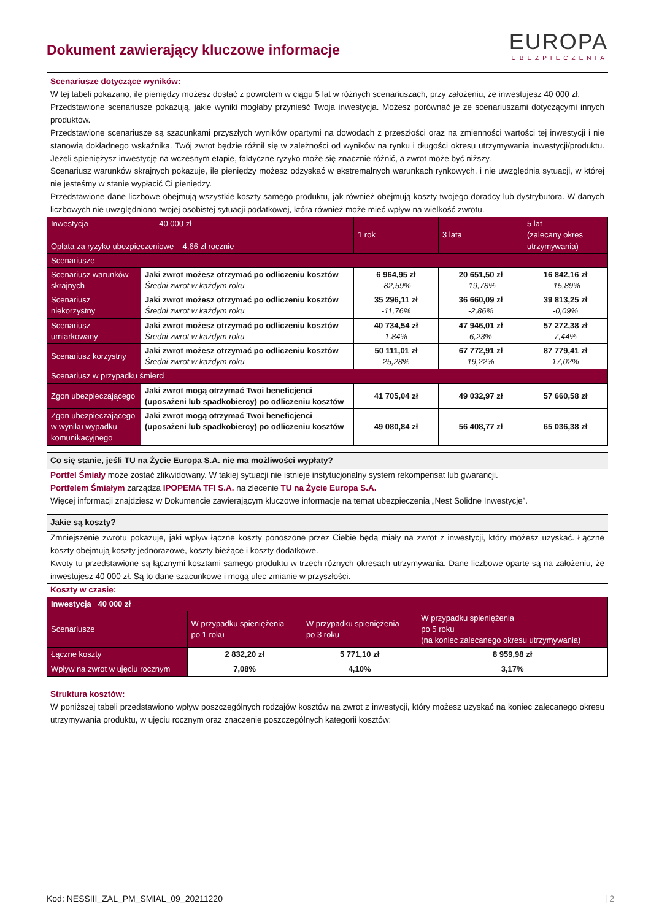Dokument zawierający kluczowe informacje
EUROPA
UBEZPIECZENIA
Scenariusze dotyczące wyników:
W tej tabeli pokazano, ile pieniędzy możesz dostać z powrotem w ciągu 5 lat w różnych scenariuszach, przy założeniu, że inwestujesz 40 000 zł.
Przedstawione scenariusze pokazują, jakie wyniki mogłaby przynieść Twoja inwestycja. Możesz porównać je ze scenariuszami dotyczącymi innych produktów.
Przedstawione scenariusze są szacunkami przyszłych wyników opartymi na dowodach z przeszłości oraz na zmienności wartości tej inwestycji i nie stanowią dokładnego wskaźnika. Twój zwrot będzie różnił się w zależności od wyników na rynku i długości okresu utrzymywania inwestycji/produktu. Jeżeli spieniężysz inwestycję na wczesnym etapie, faktyczne ryzyko może się znacznie różnić, a zwrot może być niższy.
Scenariusz warunków skrajnych pokazuje, ile pieniędzy możesz odzyskać w ekstremalnych warunkach rynkowych, i nie uwzględnia sytuacji, w której nie jesteśmy w stanie wypłacić Ci pieniędzy.
Przedstawione dane liczbowe obejmują wszystkie koszty samego produktu, jak również obejmują koszty twojego doradcy lub dystrybutora. W danych liczbowych nie uwzględniono twojej osobistej sytuacji podatkowej, która również może mieć wpływ na wielkość zwrotu.
| Inwestycja 40 000 zł Opłata za ryzyko ubezpieczeniowe 4,66 zł rocznie | | 1 rok | 3 lata | 5 lat (zalecany okres utrzymywania) |
| --- | --- | --- | --- | --- |
| Scenariusze | | | | |
| Scenariusz warunków skrajnych | Jaki zwrot możesz otrzymać po odliczeniu kosztów Średni zwrot w każdym roku | 6 964,95 zł -82,59% | 20 651,50 zł -19,78% | 16 842,16 zł -15,89% |
| Scenariusz niekorzystny | Jaki zwrot możesz otrzymać po odliczeniu kosztów Średni zwrot w każdym roku | 35 296,11 zł -11,76% | 36 660,09 zł -2,86% | 39 813,25 zł -0,09% |
| Scenariusz umiarkowany | Jaki zwrot możesz otrzymać po odliczeniu kosztów Średni zwrot w każdym roku | 40 734,54 zł 1,84% | 47 946,01 zł 6,23% | 57 272,38 zł 7,44% |
| Scenariusz korzystny | Jaki zwrot możesz otrzymać po odliczeniu kosztów Średni zwrot w każdym roku | 50 111,01 zł 25,28% | 67 772,91 zł 19,22% | 87 779,41 zł 17,02% |
| Scenariusz w przypadku śmierci | | | | |
| Zgon ubezpieczającego | Jaki zwrot mogą otrzymać Twoi beneficjenci (uposażeni lub spadkobiercy) po odliczeniu kosztów | 41 705,04 zł | 49 032,97 zł | 57 660,58 zł |
| Zgon ubezpieczającego w wyniku wypadku komunikacyjnego | Jaki zwrot mogą otrzymać Twoi beneficjenci (uposażeni lub spadkobiercy) po odliczeniu kosztów | 49 080,84 zł | 56 408,77 zł | 65 036,38 zł |
Co się stanie, jeśli TU na Życie Europa S.A. nie ma możliwości wypłaty?
Portfel Śmiały może zostać zlikwidowany. W takiej sytuacji nie istnieje instytucjonalny system rekompensat lub gwarancji.
Portfelem Śmiałym zarządza IPOPEMA TFI S.A. na zlecenie TU na Życie Europa S.A.
Więcej informacji znajdziesz w Dokumencie zawierającym kluczowe informacje na temat ubezpieczenia „Nest Solidne Inwestycje”.
Jakie są koszty?
Zmniejszenie zwrotu pokazuje, jaki wpływ łączne koszty ponoszone przez Ciebie będą miały na zwrot z inwestycji, który możesz uzyskać. Łączne koszty obejmują koszty jednorazowe, koszty bieżące i koszty dodatkowe.
Kwoty tu przedstawione są łącznymi kosztami samego produktu w trzech różnych okresach utrzymywania. Dane liczbowe oparte są na założeniu, że inwestujesz 40 000 zł. Są to dane szacunkowe i mogą ulec zmianie w przyszłości.
Koszty w czasie:
| Inwestycja 40 000 zł | | | |
| --- | --- | --- | --- |
| Scenariusze | W przypadku spieniężenia po 1 roku | W przypadku spieniężenia po 3 roku | W przypadku spieniężenia po 5 roku (na koniec zalecanego okresu utrzymywania) |
| Łączne koszty | 2 832,20 zł | 5 771,10 zł | 8 959,98 zł |
| Wpływ na zwrot w ujęciu rocznym | 7,08% | 4,10% | 3,17% |
Struktura kosztów:
W poniższej tabeli przedstawiono wpływ poszczególnych rodzajów kosztów na zwrot z inwestycji, który możesz uzyskać na koniec zalecanego okresu utrzymywania produktu, w ujęciu rocznym oraz znaczenie poszczególnych kategorii kosztów:
Kod: NESSIII_ZAL_PM_SMIAL_09_20211220 | 2